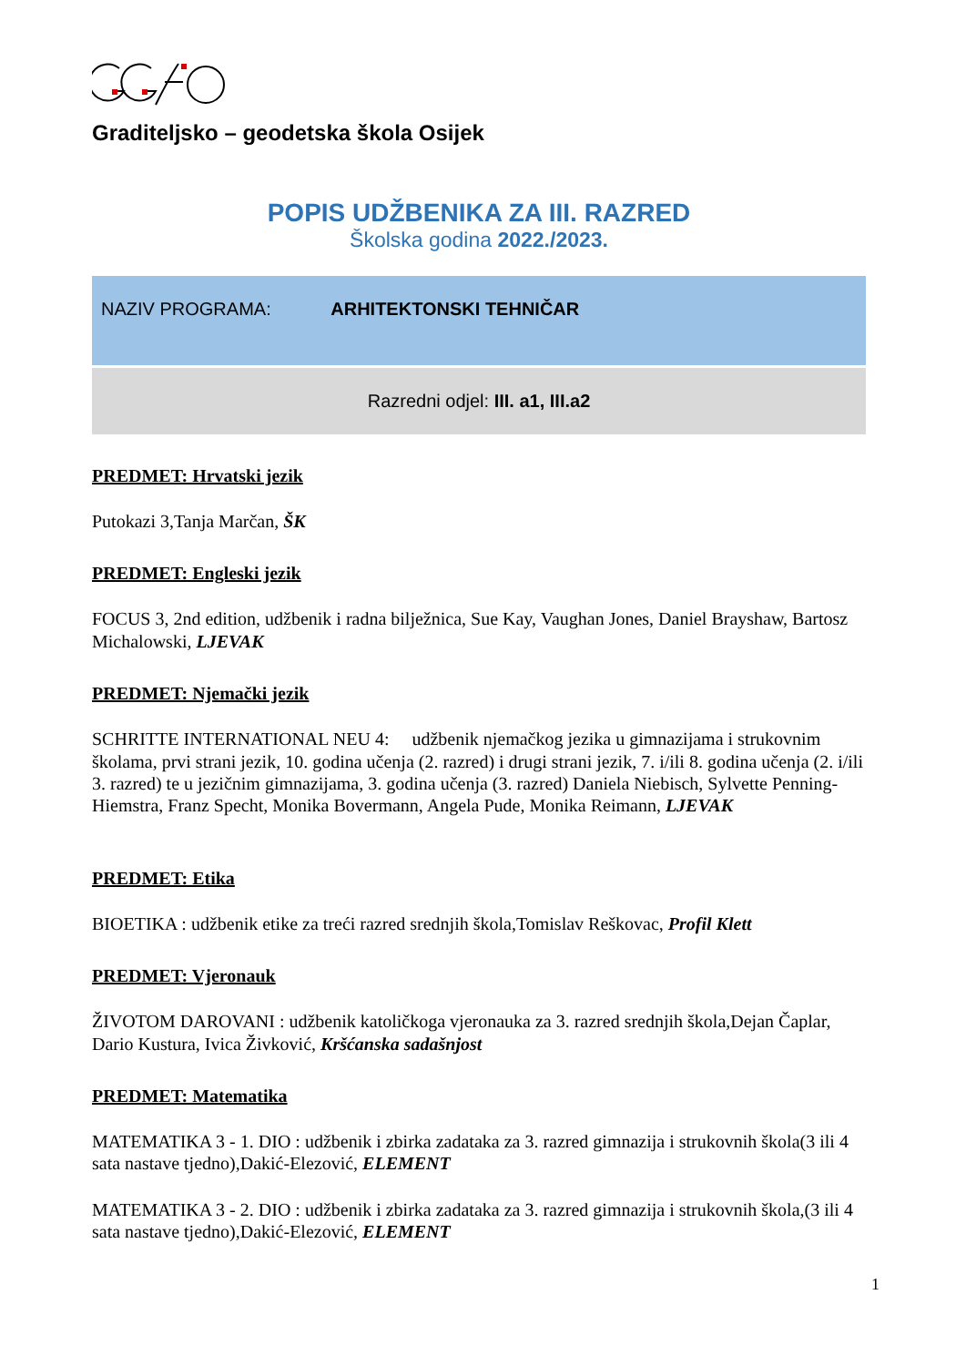Graditeljsko – geodetska škola Osijek
POPIS UDŽBENIKA ZA III. RAZRED
Školska godina 2022./2023.
NAZIV PROGRAMA: ARHITEKTONSKI TEHNIČAR
Razredni odjel: III. a1, III.a2
PREDMET: Hrvatski jezik
Putokazi 3,Tanja Marčan, ŠK
PREDMET: Engleski jezik
FOCUS 3, 2nd edition, udžbenik i radna bilježnica, Sue Kay, Vaughan Jones, Daniel Brayshaw, Bartosz Michalowski, LJEVAK
PREDMET: Njemački jezik
SCHRITTE INTERNATIONAL NEU 4: udžbenik njemačkog jezika u gimnazijama i strukovnim školama, prvi strani jezik, 10. godina učenja (2. razred) i drugi strani jezik, 7. i/ili 8. godina učenja (2. i/ili 3. razred) te u jezičnim gimnazijama, 3. godina učenja (3. razred) Daniela Niebisch, Sylvette Penning-Hiemstra, Franz Specht, Monika Bovermann, Angela Pude, Monika Reimann, LJEVAK
PREDMET: Etika
BIOETIKA : udžbenik etike za treći razred srednjih škola,Tomislav Reškovac, Profil Klett
PREDMET: Vjeronauk
ŽIVOTOM DAROVANI : udžbenik katoličkoga vjeronauka za 3. razred srednjih škola,Dejan Čaplar, Dario Kustura, Ivica Živković, Kršćanska sadašnjost
PREDMET: Matematika
MATEMATIKA 3 - 1. DIO : udžbenik i zbirka zadataka za 3. razred gimnazija i strukovnih škola(3 ili 4 sata nastave tjedno),Dakić-Elezović, ELEMENT
MATEMATIKA 3 - 2. DIO : udžbenik i zbirka zadataka za 3. razred gimnazija i strukovnih škola,(3 ili 4 sata nastave tjedno),Dakić-Elezović, ELEMENT
1